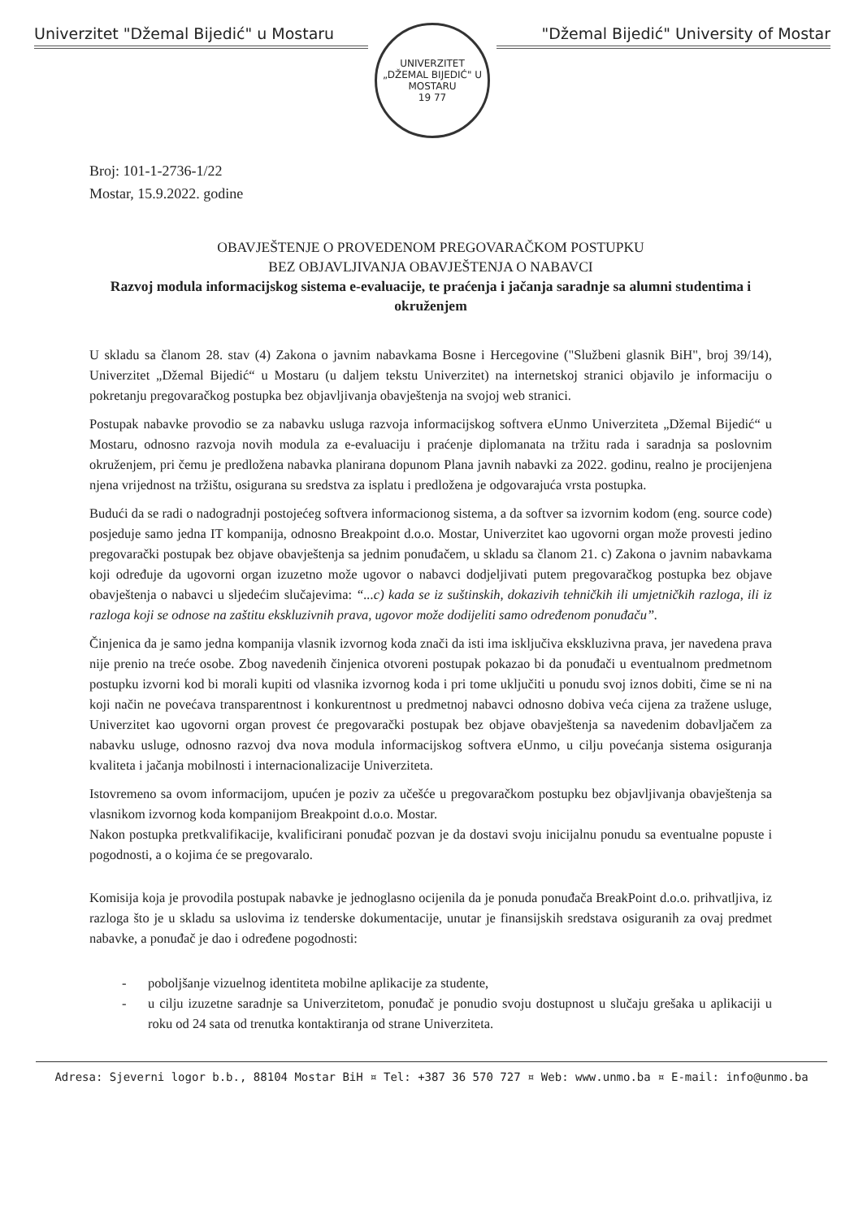Univerzitet "Džemal Bijedić" u Mostaru
UNIVERZITET „DŽEMAL BIJEDIĆ" U MOSTARU
19 77
"Džemal Bijedić" University of Mostar
Broj: 101-1-2736-1/22
Mostar, 15.9.2022. godine
OBAVJEŠTENJE O PROVEDENOM PREGOVARAČKOM POSTUPKU
BEZ OBJAVLJIVANJA OBAVJEŠTENJA O NABAVCI
Razvoj modula informacijskog sistema e-evaluacije, te praćenja i jačanja saradnje sa alumni studentima i okruženjem
U skladu sa članom 28. stav (4) Zakona o javnim nabavkama Bosne i Hercegovine ("Službeni glasnik BiH", broj 39/14), Univerzitet „Džemal Bijedić“ u Mostaru (u daljem tekstu Univerzitet) na internetskoj stranici objavilo je informaciju o pokretanju pregovaračkog postupka bez objavljivanja obavještenja na svojoj web stranici.
Postupak nabavke provodio se za nabavku usluga razvoja informacijskog softvera eUnmo Univerziteta „Džemal Bijedić“ u Mostaru, odnosno razvoja novih modula za e-evaluaciju i praćenje diplomanata na tržitu rada i saradnja sa poslovnim okruženjem, pri čemu je predložena nabavka planirana dopunom Plana javnih nabavki za 2022. godinu, realno je procijenjena njena vrijednost na tržištu, osigurana su sredstva za isplatu i predložena je odgovarajuća vrsta postupka.
Budući da se radi o nadogradnji postojećeg softvera informacionog sistema, a da softver sa izvornim kodom (eng. source code) posjeduje samo jedna IT kompanija, odnosno Breakpoint d.o.o. Mostar, Univerzitet kao ugovorni organ može provesti jedino pregovarački postupak bez objave obavještenja sa jednim ponuđačem, u skladu sa članom 21. c) Zakona o javnim nabavkama koji određuje da ugovorni organ izuzetno može ugovor o nabavci dodjeljivati putem pregovaračkog postupka bez objave obavještenja o nabavci u sljedećim slučajevima: “...c) kada se iz suštinskih, dokazivih tehničkih ili umjetničkih razloga, ili iz razloga koji se odnose na zaštitu ekskluzivnih prava, ugovor može dodijeliti samo određenom ponuđaču”.
Činjenica da je samo jedna kompanija vlasnik izvornog koda znači da isti ima isključiva ekskluzivna prava, jer navedena prava nije prenio na treće osobe. Zbog navedenih činjenica otvoreni postupak pokazao bi da ponuđači u eventualnom predmetnom postupku izvorni kod bi morali kupiti od vlasnika izvornog koda i pri tome uključiti u ponudu svoj iznos dobiti, čime se ni na koji način ne povećava transparentnost i konkurentnost u predmetnoj nabavci odnosno dobiva veća cijena za tražene usluge, Univerzitet kao ugovorni organ provest će pregovarački postupak bez objave obavještenja sa navedenim dobavljačem za nabavku usluge, odnosno razvoj dva nova modula informacijskog softvera eUnmo, u cilju povećanja sistema osiguranja kvaliteta i jačanja mobilnosti i internacionalizacije Univerziteta.
Istovremeno sa ovom informacijom, upućen je poziv za učešće u pregovaračkom postupku bez objavljivanja obavještenja sa vlasnikom izvornog koda kompanijom Breakpoint d.o.o. Mostar.
Nakon postupka pretkvalifikacije, kvalificirani ponuđač pozvan je da dostavi svoju inicijalnu ponudu sa eventualne popuste i pogodnosti, a o kojima će se pregovaralo.
Komisija koja je provodila postupak nabavke je jednoglasno ocijenila da je ponuda ponuđača BreakPoint d.o.o. prihvatljiva, iz razloga što je u skladu sa uslovima iz tenderske dokumentacije, unutar je finansijskih sredstava osiguranih za ovaj predmet nabavke, a ponuđač je dao i određene pogodnosti:
- poboljšanje vizuelnog identiteta mobilne aplikacije za studente,
- u cilju izuzetne saradnje sa Univerzitetom, ponuđač je ponudio svoju dostupnost u slučaju grešaka u aplikaciji u roku od 24 sata od trenutka kontaktiranja od strane Univerziteta.
Adresa: Sjeverni logor b.b., 88104 Mostar BiH ¤ Tel: +387 36 570 727 ¤ Web: www.unmo.ba ¤ E-mail: info@unmo.ba